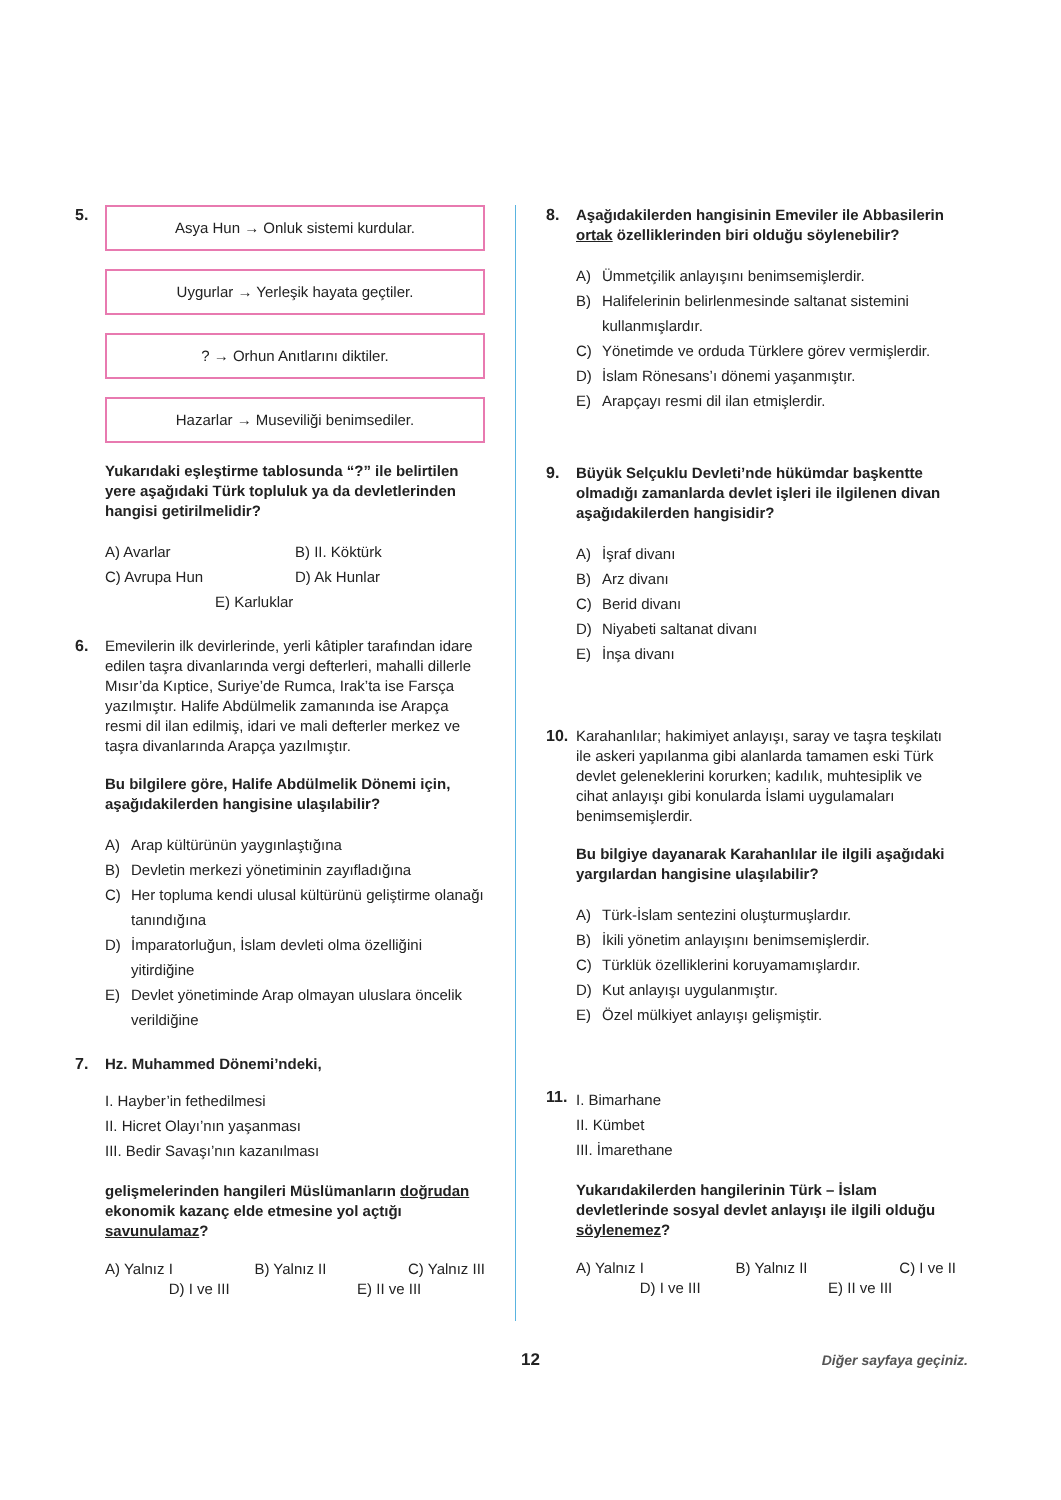5.
Asya Hun → Onluk sistemi kurdular.
Uygurlar → Yerleşik hayata geçtiler.
? → Orhun Anıtlarını diktiler.
Hazarlar → Museviliği benimsediler.
Yukarıdaki eşleştirme tablosunda “?” ile belirtilen yere aşağıdaki Türk topluluk ya da devletlerinden hangisi getirilmelidir?
A) Avarlar
B) II. Köktürk
C) Avrupa Hun
D) Ak Hunlar
E) Karluklar
6. Emevilerin ilk devirlerinde, yerli kâtipler tarafından idare edilen taşra divanlarında vergi defterleri, mahalli dillerle Mısır’da Kıptice, Suriye’de Rumca, Irak’ta ise Farsça yazılmıştır. Halife Abdülmelik zamanında ise Arapça resmi dil ilan edilmiş, idari ve mali defterler merkez ve taşra divanlarında Arapça yazılmıştır.
Bu bilgilere göre, Halife Abdülmelik Dönemi için, aşağıdakilerden hangisine ulaşılabilir?
A) Arap kültürünün yaygınlaştığına
B) Devletin merkezi yönetiminin zayıfladığına
C) Her topluma kendi ulusal kültürünü geliştirme olanağı tanındığına
D) İmparatorluğun, İslam devleti olma özelliğini yitirdiğine
E) Devlet yönetiminde Arap olmayan uluslara öncelik verildiğine
7. Hz. Muhammed Dönemi’ndeki,
I. Hayber’in fethedilmesi
II. Hicret Olayı’nın yaşanması
III. Bedir Savaşı’nın kazanılması
gelişmelerinden hangileri Müslümanların doğrudan ekonomik kazanç elde etmesine yol açtığı savunulamaz?
A) Yalnız I B) Yalnız II C) Yalnız III
D) I ve III E) II ve III
8. Aşağıdakilerden hangisinin Emeviler ile Abbasilerin ortak özelliklerinden biri olduğu söylenebilir?
A) Ümmetçilik anlayışını benimsemişlerdir.
B) Halifelerinin belirlenmesinde saltanat sistemini kullanmışlardır.
C) Yönetimde ve orduda Türklere görev vermişlerdir.
D) İslam Rönesans’ı dönemi yaşanmıştır.
E) Arapçayı resmi dil ilan etmişlerdir.
9. Büyük Selçuklu Devleti’nde hükümdar başkentte olmadığı zamanlarda devlet işleri ile ilgilenen divan aşağıdakilerden hangisidir?
A) İşraf divanı
B) Arz divanı
C) Berid divanı
D) Niyabeti saltanat divanı
E) İnşa divanı
10. Karahanlılar; hakimiyet anlayışı, saray ve taşra teşkilatı ile askeri yapılanma gibi alanlarda tamamen eski Türk devlet geleneklerini korurken; kadılık, muhtesiplik ve cihat anlayışı gibi konularda İslami uygulamaları benimsemişlerdir.
Bu bilgiye dayanarak Karahanlılar ile ilgili aşağıdaki yargılardan hangisine ulaşılabilir?
A) Türk-İslam sentezini oluşturmuşlardır.
B) İkili yönetim anlayışını benimsemişlerdir.
C) Türklük özelliklerini koruyamamışlardır.
D) Kut anlayışı uygulanmıştır.
E) Özel mülkiyet anlayışı gelişmiştir.
11.
I. Bimarhane
II. Kümbet
III. İmarethane
Yukarıdakilerden hangilerinin Türk – İslam devletlerinde sosyal devlet anlayışı ile ilgili olduğu söylenemez?
A) Yalnız I B) Yalnız II C) I ve II
D) I ve III E) II ve III
12
Diğer sayfaya geçiniz.